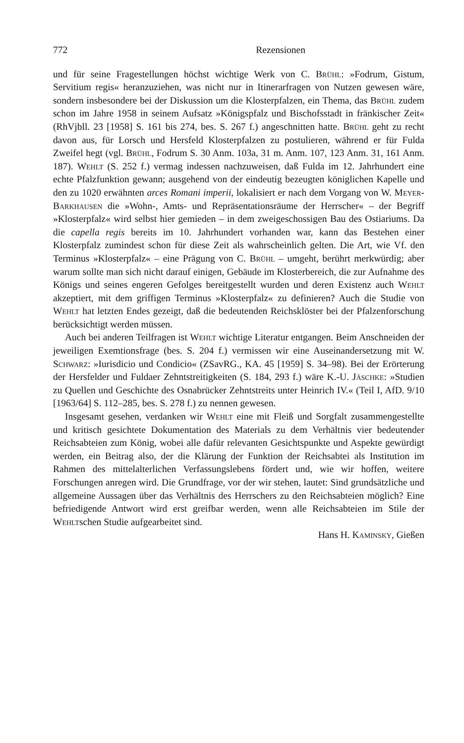772 Rezensionen
und für seine Fragestellungen höchst wichtige Werk von C. Brühl: »Fodrum, Gistum, Servitium regis« heranzuziehen, was nicht nur in Itinerarfragen von Nutzen gewesen wäre, sondern insbesondere bei der Diskussion um die Klosterpfalzen, ein Thema, das Brühl zudem schon im Jahre 1958 in seinem Aufsatz »Königspfalz und Bischofsstadt in fränkischer Zeit« (RhVjbll. 23 [1958] S. 161 bis 274, bes. S. 267 f.) angeschnitten hatte. Brühl geht zu recht davon aus, für Lorsch und Hersfeld Klosterpfalzen zu postulieren, während er für Fulda Zweifel hegt (vgl. Brühl, Fodrum S. 30 Anm. 103a, 31 m. Anm. 107, 123 Anm. 31, 161 Anm. 187). Wehlt (S. 252 f.) vermag indessen nachzuweisen, daß Fulda im 12. Jahrhundert eine echte Pfalzfunktion gewann; ausgehend von der eindeutig bezeugten königlichen Kapelle und den zu 1020 erwähnten arces Romani imperii, lokalisiert er nach dem Vorgang von W. Meyer-Barkhausen die »Wohn-, Amts- und Repräsentationsräume der Herrscher« – der Begriff »Klosterpfalz« wird selbst hier gemieden – in dem zweigeschossigen Bau des Ostiariums. Da die capella regis bereits im 10. Jahrhundert vorhanden war, kann das Bestehen einer Klosterpfalz zumindest schon für diese Zeit als wahrscheinlich gelten. Die Art, wie Vf. den Terminus »Klosterpfalz« – eine Prägung von C. Brühl – umgeht, berührt merkwürdig; aber warum sollte man sich nicht darauf einigen, Gebäude im Klosterbereich, die zur Aufnahme des Königs und seines engeren Gefolges bereitgestellt wurden und deren Existenz auch Wehlt akzeptiert, mit dem griffigen Terminus »Klosterpfalz« zu definieren? Auch die Studie von Wehlt hat letzten Endes gezeigt, daß die bedeutenden Reichsklöster bei der Pfalzenforschung berücksichtigt werden müssen.
Auch bei anderen Teilfragen ist Wehlt wichtige Literatur entgangen. Beim Anschneiden der jeweiligen Exemtionsfrage (bes. S. 204 f.) vermissen wir eine Auseinandersetzung mit W. Schwarz: »Iurisdicio und Condicio« (ZSavRG., KA. 45 [1959] S. 34–98). Bei der Erörterung der Hersfelder und Fuldaer Zehntstreitigkeiten (S. 184, 293 f.) wäre K.-U. Jäschke: »Studien zu Quellen und Geschichte des Osnabrücker Zehntstreits unter Heinrich IV.« (Teil I, AfD. 9/10 [1963/64] S. 112–285, bes. S. 278 f.) zu nennen gewesen.
Insgesamt gesehen, verdanken wir Wehlt eine mit Fleiß und Sorgfalt zusammengestellte und kritisch gesichtete Dokumentation des Materials zu dem Verhältnis vier bedeutender Reichsabteien zum König, wobei alle dafür relevanten Gesichtspunkte und Aspekte gewürdigt werden, ein Beitrag also, der die Klärung der Funktion der Reichsabtei als Institution im Rahmen des mittelalterlichen Verfassungslebens fördert und, wie wir hoffen, weitere Forschungen anregen wird. Die Grundfrage, vor der wir stehen, lautet: Sind grundsätzliche und allgemeine Aussagen über das Verhältnis des Herrschers zu den Reichsabteien möglich? Eine befriedigende Antwort wird erst greifbar werden, wenn alle Reichsabteien im Stile der Wehltschen Studie aufgearbeitet sind.
Hans H. Kaminsky, Gießen